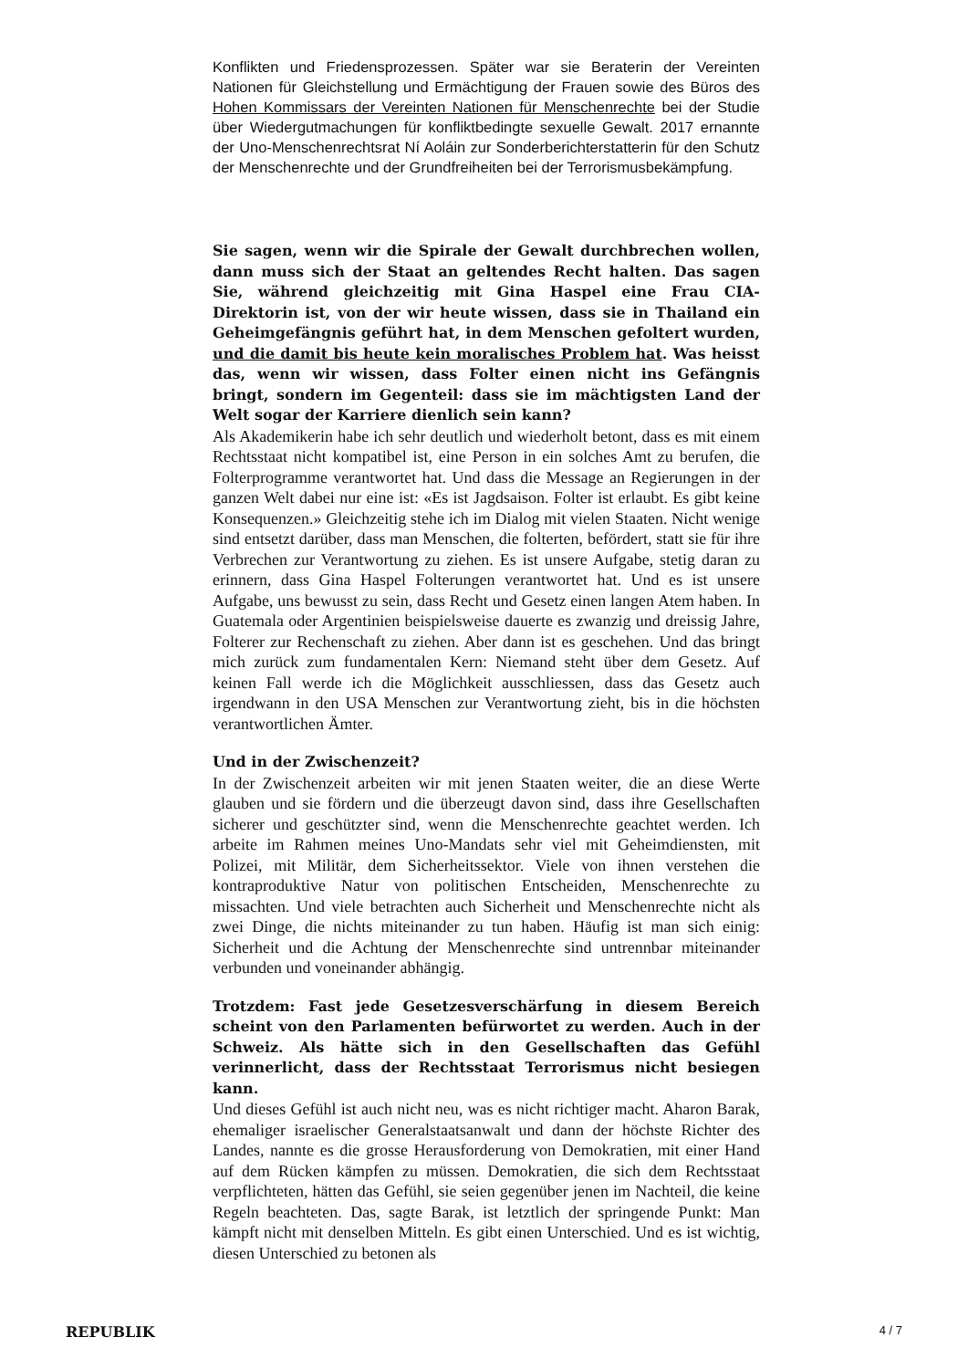Konflikten und Friedensprozessen. Später war sie Beraterin der Vereinten Nationen für Gleichstellung und Ermächtigung der Frauen sowie des Büros des Hohen Kommissars der Vereinten Nationen für Menschenrechte bei der Studie über Wiedergutmachungen für konfliktbedingte sexuelle Gewalt. 2017 ernannte der Uno-Menschenrechtsrat Ní Aoláin zur Sonderberichterstatterin für den Schutz der Menschenrechte und der Grundfreiheiten bei der Terrorismusbekämpfung.
Sie sagen, wenn wir die Spirale der Gewalt durchbrechen wollen, dann muss sich der Staat an geltendes Recht halten. Das sagen Sie, während gleichzeitig mit Gina Haspel eine Frau CIA-Direktorin ist, von der wir heute wissen, dass sie in Thailand ein Geheimgefängnis geführt hat, in dem Menschen gefoltert wurden, und die damit bis heute kein moralisches Problem hat. Was heisst das, wenn wir wissen, dass Folter einen nicht ins Gefängnis bringt, sondern im Gegenteil: dass sie im mächtigsten Land der Welt sogar der Karriere dienlich sein kann?
Als Akademikerin habe ich sehr deutlich und wiederholt betont, dass es mit einem Rechtsstaat nicht kompatibel ist, eine Person in ein solches Amt zu berufen, die Folterprogramme verantwortet hat. Und dass die Message an Regierungen in der ganzen Welt dabei nur eine ist: «Es ist Jagdsaison. Folter ist erlaubt. Es gibt keine Konsequenzen.» Gleichzeitig stehe ich im Dialog mit vielen Staaten. Nicht wenige sind entsetzt darüber, dass man Menschen, die folterten, befördert, statt sie für ihre Verbrechen zur Verantwortung zu ziehen. Es ist unsere Aufgabe, stetig daran zu erinnern, dass Gina Haspel Folterungen verantwortet hat. Und es ist unsere Aufgabe, uns bewusst zu sein, dass Recht und Gesetz einen langen Atem haben. In Guatemala oder Argentinien beispielsweise dauerte es zwanzig und dreissig Jahre, Folterer zur Rechenschaft zu ziehen. Aber dann ist es geschehen. Und das bringt mich zurück zum fundamentalen Kern: Niemand steht über dem Gesetz. Auf keinen Fall werde ich die Möglichkeit ausschliessen, dass das Gesetz auch irgendwann in den USA Menschen zur Verantwortung zieht, bis in die höchsten verantwortlichen Ämter.
Und in der Zwischenzeit?
In der Zwischenzeit arbeiten wir mit jenen Staaten weiter, die an diese Werte glauben und sie fördern und die überzeugt davon sind, dass ihre Gesellschaften sicherer und geschützter sind, wenn die Menschenrechte geachtet werden. Ich arbeite im Rahmen meines Uno-Mandats sehr viel mit Geheimdiensten, mit Polizei, mit Militär, dem Sicherheitssektor. Viele von ihnen verstehen die kontraproduktive Natur von politischen Entscheiden, Menschenrechte zu missachten. Und viele betrachten auch Sicherheit und Menschenrechte nicht als zwei Dinge, die nichts miteinander zu tun haben. Häufig ist man sich einig: Sicherheit und die Achtung der Menschenrechte sind untrennbar miteinander verbunden und voneinander abhängig.
Trotzdem: Fast jede Gesetzesverschärfung in diesem Bereich scheint von den Parlamenten befürwortet zu werden. Auch in der Schweiz. Als hätte sich in den Gesellschaften das Gefühl verinnerlicht, dass der Rechtsstaat Terrorismus nicht besiegen kann.
Und dieses Gefühl ist auch nicht neu, was es nicht richtiger macht. Aharon Barak, ehemaliger israelischer Generalstaatsanwalt und dann der höchste Richter des Landes, nannte es die grosse Herausforderung von Demokratien, mit einer Hand auf dem Rücken kämpfen zu müssen. Demokratien, die sich dem Rechtsstaat verpflichteten, hätten das Gefühl, sie seien gegenüber jenen im Nachteil, die keine Regeln beachteten. Das, sagte Barak, ist letztlich der springende Punkt: Man kämpft nicht mit denselben Mitteln. Es gibt einen Unterschied. Und es ist wichtig, diesen Unterschied zu betonen als
REPUBLIK 4 / 7